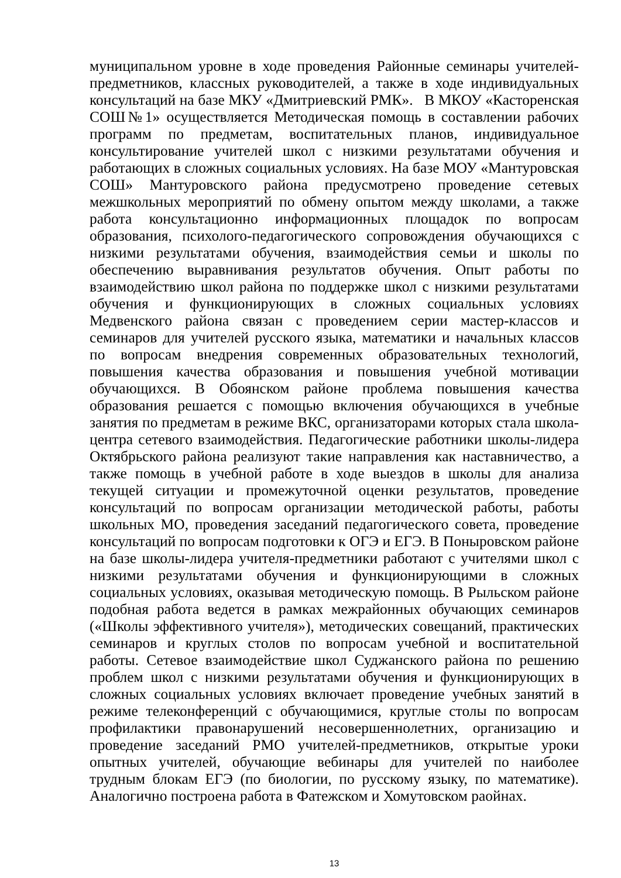муниципальном уровне в ходе проведения Районные семинары учителей-предметников, классных руководителей, а также в ходе индивидуальных консультаций на базе МКУ «Дмитриевский РМК». В МКОУ «Касторенская СОШ№1» осуществляется Методическая помощь в составлении рабочих программ по предметам, воспитательных планов, индивидуальное консультирование учителей школ с низкими результатами обучения и работающих в сложных социальных условиях. На базе МОУ «Мантуровская СОШ» Мантуровского района предусмотрено проведение сетевых межшкольных мероприятий по обмену опытом между школами, а также работа консультационно информационных площадок по вопросам образования, психолого-педагогического сопровождения обучающихся с низкими результатами обучения, взаимодействия семьи и школы по обеспечению выравнивания результатов обучения. Опыт работы по взаимодействию школ района по поддержке школ с низкими результатами обучения и функционирующих в сложных социальных условиях Медвенского района связан с проведением серии мастер-классов и семинаров для учителей русского языка, математики и начальных классов по вопросам внедрения современных образовательных технологий, повышения качества образования и повышения учебной мотивации обучающихся. В Обоянском районе проблема повышения качества образования решается с помощью включения обучающихся в учебные занятия по предметам в режиме ВКС, организаторами которых стала школа-центра сетевого взаимодействия. Педагогические работники школы-лидера Октябрьского района реализуют такие направления как наставничество, а также помощь в учебной работе в ходе выездов в школы для анализа текущей ситуации и промежуточной оценки результатов, проведение консультаций по вопросам организации методической работы, работы школьных МО, проведения заседаний педагогического совета, проведение консультаций по вопросам подготовки к ОГЭ и ЕГЭ. В Поныровском районе на базе школы-лидера учителя-предметники работают с учителями школ с низкими результатами обучения и функционирующими в сложных социальных условиях, оказывая методическую помощь. В Рыльском районе подобная работа ведется в рамках межрайонных обучающих семинаров («Школы эффективного учителя»), методических совещаний, практических семинаров и круглых столов по вопросам учебной и воспитательной работы. Сетевое взаимодействие школ Суджанского района по решению проблем школ с низкими результатами обучения и функционирующих в сложных социальных условиях включает проведение учебных занятий в режиме телеконференций с обучающимися, круглые столы по вопросам профилактики правонарушений несовершеннолетних, организацию и проведение заседаний РМО учителей-предметников, открытые уроки опытных учителей, обучающие вебинары для учителей по наиболее трудным блокам ЕГЭ (по биологии, по русскому языку, по математике). Аналогично построена работа в Фатежском и Хомутовском раойнах.
13